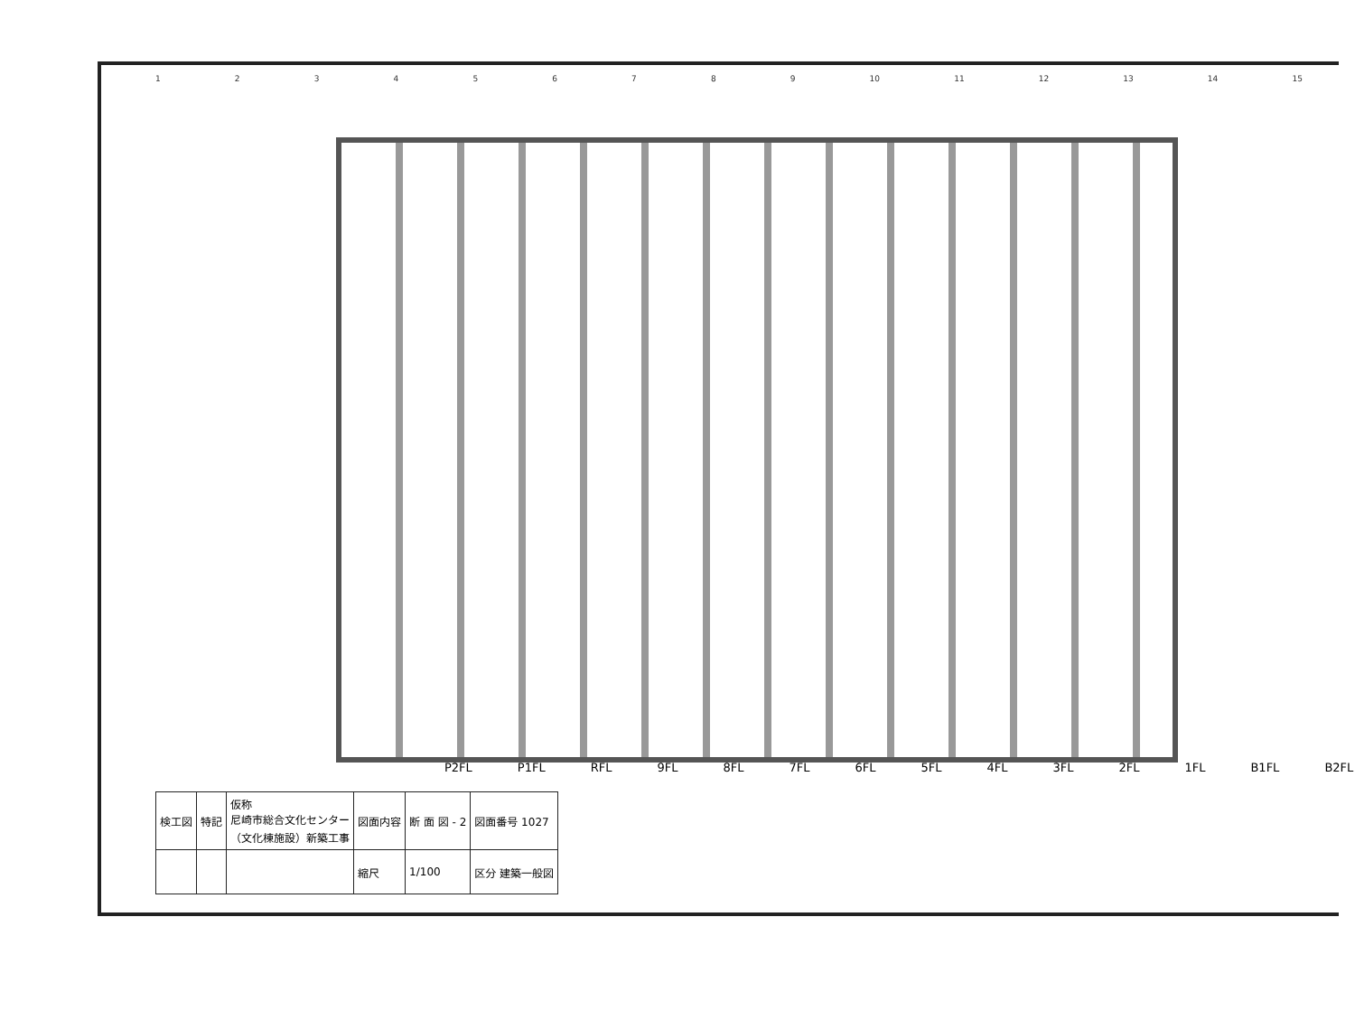1 2 3 4 5 6 7 8 9 10 11 12 13 14 15
P2FL P1FL RFL 9FL 8FL 7FL 6FL 5FL 4FL 3FL 2FL 1FL B1FL B2FL
| 検工図 | 特記 | 仮称 尼崎市総合文化センター （文化棟施設）新築工事 | 図面内容 | 断 面 図 - 2 | 図面番号 1027 |
| | | | 縮尺 | 1/100 | 区分 建築一般図 |